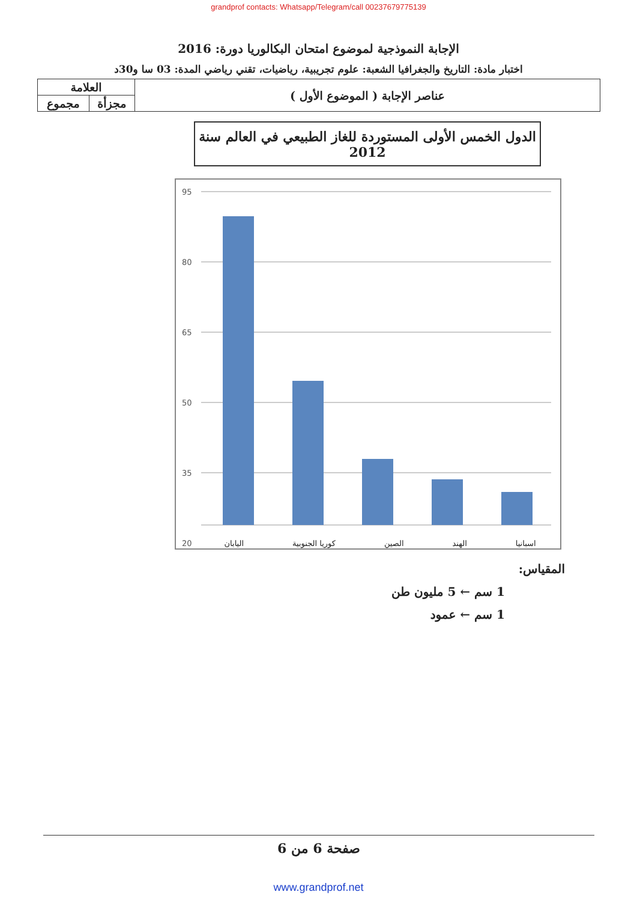grandprof contacts: Whatsapp/Telegram/call 00237679775139
الإجابة النموذجية لموضوع امتحان البكالوريا دورة: 2016
اختبار مادة: التاريخ والجغرافيا الشعبة: علوم تجريبية، رياضيات، تقني رياضي المدة: 03 سا و30د
| عناصر الإجابة ( الموضوع الأول ) | العلامة | |
| | مجزأة | مجموع |
الدول الخمس الأولى المستوردة للغاز الطبيعي في العالم سنة 2012
95
80
65
50
35
20
اسبانيا الهند الصين كوريا الجنوبية اليابان
المقياس:
1 سم ← 5 مليون طن
1 سم ← عمود
صفحة 6 من 6
www.grandprof.net